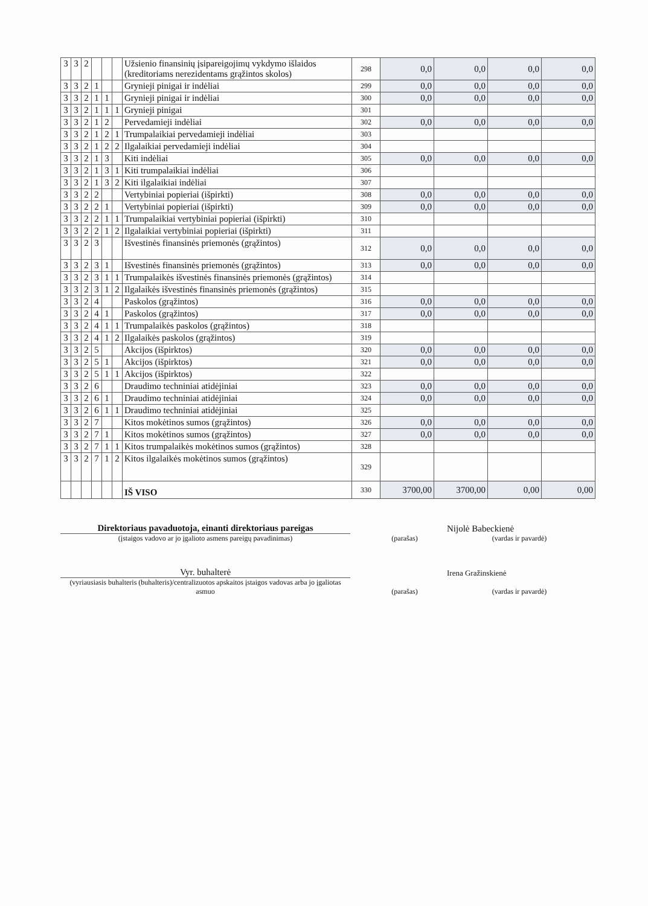| 3 | 3 | 2 | | | | Užsienio finansinių įsipareigojimų vykdymo išlaidos (kreditoriams nerezidentams grąžintos skolos) | 298 | 0,0 | 0,0 | 0,0 | 0,0 |
| 3 | 3 | 2 | 1 | | | Grynieji pinigai ir indėliai | 299 | 0,0 | 0,0 | 0,0 | 0,0 |
| 3 | 3 | 2 | 1 | 1 | | Grynieji pinigai ir indėliai | 300 | 0,0 | 0,0 | 0,0 | 0,0 |
| 3 | 3 | 2 | 1 | 1 | 1 | Grynieji pinigai | 301 | | | | |
| 3 | 3 | 2 | 1 | 2 | | Pervedamieji indėliai | 302 | 0,0 | 0,0 | 0,0 | 0,0 |
| 3 | 3 | 2 | 1 | 2 | 1 | Trumpalaikiai pervedamieji indėliai | 303 | | | | |
| 3 | 3 | 2 | 1 | 2 | 2 | Ilgalaikiai pervedamieji indėliai | 304 | | | | |
| 3 | 3 | 2 | 1 | 3 | | Kiti indėliai | 305 | 0,0 | 0,0 | 0,0 | 0,0 |
| 3 | 3 | 2 | 1 | 3 | 1 | Kiti trumpalaikiai indėliai | 306 | | | | |
| 3 | 3 | 2 | 1 | 3 | 2 | Kiti ilgalaikiai indėliai | 307 | | | | |
| 3 | 3 | 2 | 2 | | | Vertybiniai popieriai (išpirkti) | 308 | 0,0 | 0,0 | 0,0 | 0,0 |
| 3 | 3 | 2 | 2 | 1 | | Vertybiniai popieriai (išpirkti) | 309 | 0,0 | 0,0 | 0,0 | 0,0 |
| 3 | 3 | 2 | 2 | 1 | 1 | Trumpalaikiai vertybiniai popieriai (išpirkti) | 310 | | | | |
| 3 | 3 | 2 | 2 | 1 | 2 | Ilgalaikiai vertybiniai popieriai (išpirkti) | 311 | | | | |
| 3 | 3 | 2 | 3 | | | Išvestinės finansinės priemonės (grąžintos) | 312 | 0,0 | 0,0 | 0,0 | 0,0 |
| 3 | 3 | 2 | 3 | 1 | | Išvestinės finansinės priemonės (grąžintos) | 313 | 0,0 | 0,0 | 0,0 | 0,0 |
| 3 | 3 | 2 | 3 | 1 | 1 | Trumpalaikės išvestinės finansinės priemonės (grąžintos) | 314 | | | | |
| 3 | 3 | 2 | 3 | 1 | 2 | Ilgalaikės išvestinės finansinės priemonės (grąžintos) | 315 | | | | |
| 3 | 3 | 2 | 4 | | | Paskolos (grąžintos) | 316 | 0,0 | 0,0 | 0,0 | 0,0 |
| 3 | 3 | 2 | 4 | 1 | | Paskolos (grąžintos) | 317 | 0,0 | 0,0 | 0,0 | 0,0 |
| 3 | 3 | 2 | 4 | 1 | 1 | Trumpalaikės paskolos (grąžintos) | 318 | | | | |
| 3 | 3 | 2 | 4 | 1 | 2 | Ilgalaikės paskolos (grąžintos) | 319 | | | | |
| 3 | 3 | 2 | 5 | | | Akcijos (išpirktos) | 320 | 0,0 | 0,0 | 0,0 | 0,0 |
| 3 | 3 | 2 | 5 | 1 | | Akcijos (išpirktos) | 321 | 0,0 | 0,0 | 0,0 | 0,0 |
| 3 | 3 | 2 | 5 | 1 | 1 | Akcijos (išpirktos) | 322 | | | | |
| 3 | 3 | 2 | 6 | | | Draudimo techniniai atidėjiniai | 323 | 0,0 | 0,0 | 0,0 | 0,0 |
| 3 | 3 | 2 | 6 | 1 | | Draudimo techniniai atidėjiniai | 324 | 0,0 | 0,0 | 0,0 | 0,0 |
| 3 | 3 | 2 | 6 | 1 | 1 | Draudimo techniniai atidėjiniai | 325 | | | | |
| 3 | 3 | 2 | 7 | | | Kitos mokėtinos sumos (grąžintos) | 326 | 0,0 | 0,0 | 0,0 | 0,0 |
| 3 | 3 | 2 | 7 | 1 | | Kitos mokėtinos sumos (grąžintos) | 327 | 0,0 | 0,0 | 0,0 | 0,0 |
| 3 | 3 | 2 | 7 | 1 | 1 | Kitos trumpalaikės mokėtinos sumos (grąžintos) | 328 | | | | |
| 3 | 3 | 2 | 7 | 1 | 2 | Kitos ilgalaikės mokėtinos sumos (grąžintos) | 329 | | | | |
| | | | | | | IŠ VISO | 330 | 3700,00 | 3700,00 | 0,00 | 0,00 |
Direktoriaus pavaduotoja, einanti direktoriaus pareigas
Nijolė Babeckienė
(įstaigos vadovo ar jo įgalioto asmens pareigų pavadinimas)
(parašas)
(vardas ir pavardė)
Vyr. buhalterė
Irena Gražinskienė
(vyriausiasis buhalteris (buhalteris)/centralizuotos apskaitos įstaigos vadovas arba jo įgaliotas asmuo
(parašas)
(vardas ir pavardė)